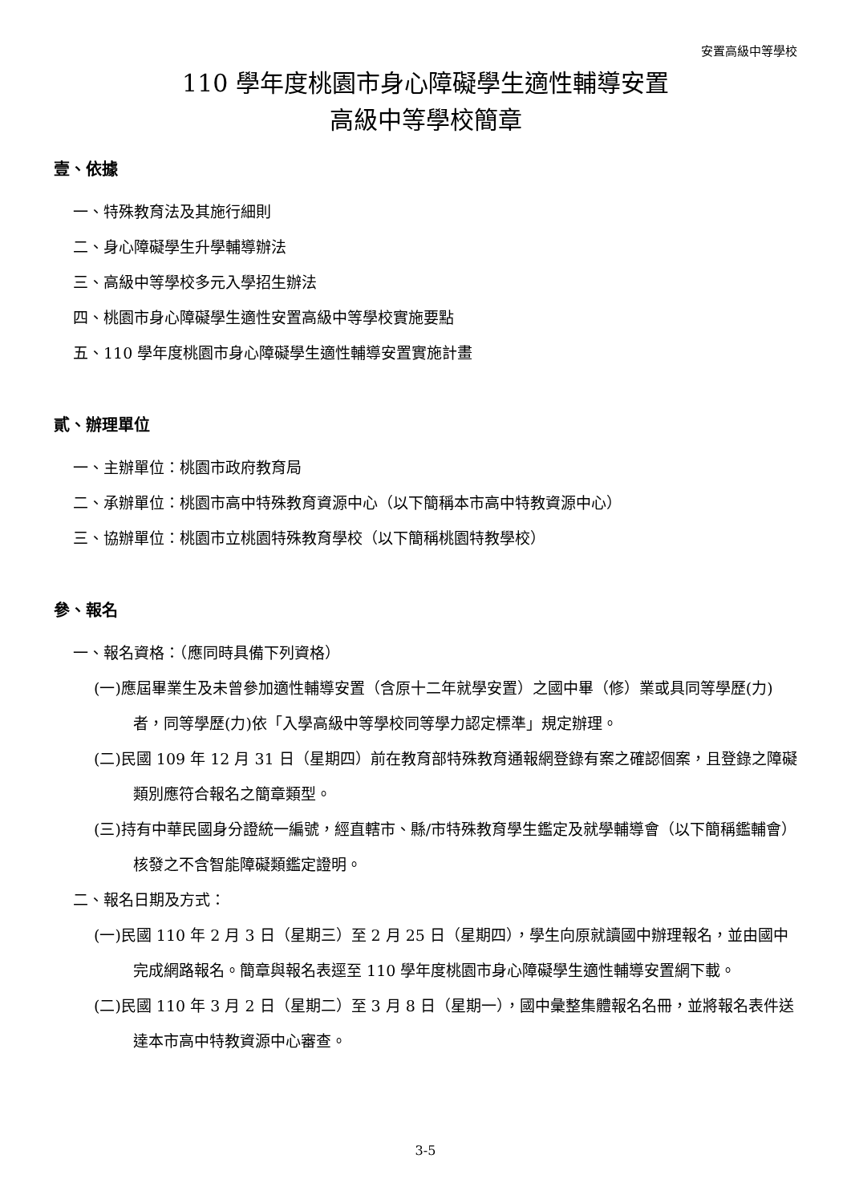安置高級中等學校
110 學年度桃園市身心障礙學生適性輔導安置
高級中等學校簡章
壹、依據
一、特殊教育法及其施行細則
二、身心障礙學生升學輔導辦法
三、高級中等學校多元入學招生辦法
四、桃園市身心障礙學生適性安置高級中等學校實施要點
五、110 學年度桃園市身心障礙學生適性輔導安置實施計畫
貳、辦理單位
一、主辦單位：桃園市政府教育局
二、承辦單位：桃園市高中特殊教育資源中心（以下簡稱本市高中特教資源中心）
三、協辦單位：桃園市立桃園特殊教育學校（以下簡稱桃園特教學校）
參、報名
一、報名資格：（應同時具備下列資格）
(一)應屆畢業生及未曾參加適性輔導安置（含原十二年就學安置）之國中畢（修）業或具同等學歷(力)者，同等學歷(力)依「入學高級中等學校同等學力認定標準」規定辦理。
(二)民國 109 年 12 月 31 日（星期四）前在教育部特殊教育通報網登錄有案之確認個案，且登錄之障礙類別應符合報名之簡章類型。
(三)持有中華民國身分證統一編號，經直轄市、縣/市特殊教育學生鑑定及就學輔導會（以下簡稱鑑輔會）核發之不含智能障礙類鑑定證明。
二、報名日期及方式：
(一)民國 110 年 2 月 3 日（星期三）至 2 月 25 日（星期四），學生向原就讀國中辦理報名，並由國中完成網路報名。簡章與報名表逕至 110 學年度桃園市身心障礙學生適性輔導安置網下載。
(二)民國 110 年 3 月 2 日（星期二）至 3 月 8 日（星期一），國中彙整集體報名名冊，並將報名表件送達本市高中特教資源中心審查。
3-5